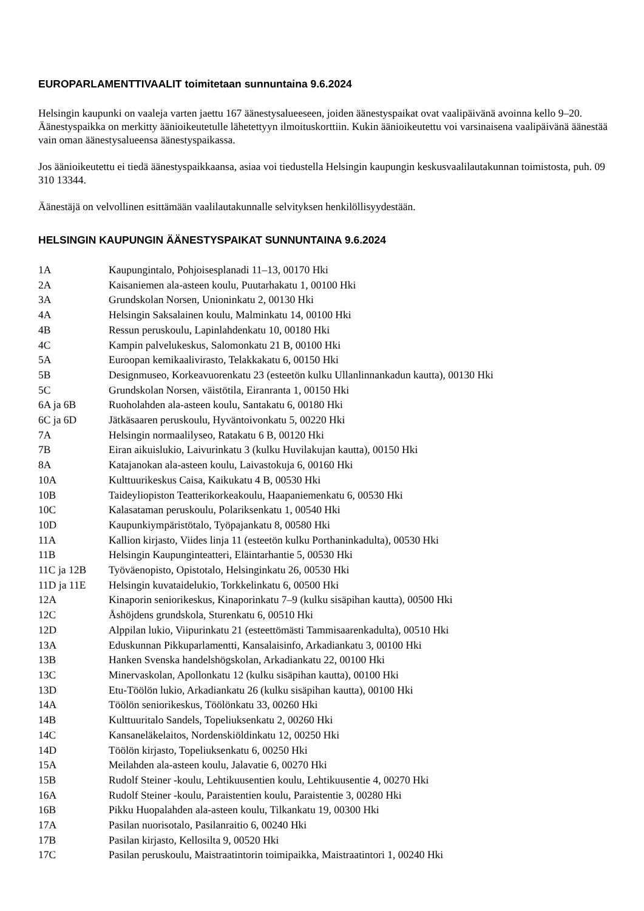EUROPARLAMENTTIVAALIT toimitetaan sunnuntaina 9.6.2024
Helsingin kaupunki on vaaleja varten jaettu 167 äänestysalueeseen, joiden äänestyspaikat ovat vaalipäivänä avoinna kello 9–20. Äänestyspaikka on merkitty äänioikeutetulle lähetettyyn ilmoituskorttiin. Kukin äänioikeutettu voi varsinaisena vaalipäivänä äänestää vain oman äänestysalueensa äänestyspaikassa.
Jos äänioikeutettu ei tiedä äänestyspaikkaansa, asiaa voi tiedustella Helsingin kaupungin keskusvaalilautakunnan toimistosta, puh. 09 310 13344.
Äänestäjä on velvollinen esittämään vaalilautakunnalle selvityksen henkilöllisyydestään.
HELSINGIN KAUPUNGIN ÄÄNESTYSPAIKAT SUNNUNTAINA 9.6.2024
| 1A | Kaupungintalo, Pohjoisesplanadi 11–13, 00170 Hki |
| 2A | Kaisaniemen ala-asteen koulu, Puutarhakatu 1, 00100 Hki |
| 3A | Grundskolan Norsen, Unioninkatu 2, 00130 Hki |
| 4A | Helsingin Saksalainen koulu, Malminkatu 14, 00100 Hki |
| 4B | Ressun peruskoulu, Lapinlahdenkatu 10, 00180 Hki |
| 4C | Kampin palvelukeskus, Salomonkatu 21 B, 00100 Hki |
| 5A | Euroopan kemikaalivirasto, Telakkakatu 6, 00150 Hki |
| 5B | Designmuseo, Korkeavuorenkatu 23 (esteetön kulku Ullanlinnankadun kautta), 00130 Hki |
| 5C | Grundskolan Norsen, väistötila, Eiranranta 1, 00150 Hki |
| 6A ja 6B | Ruoholahden ala-asteen koulu, Santakatu 6, 00180 Hki |
| 6C ja 6D | Jätkäsaaren peruskoulu, Hyväntoivonkatu 5, 00220 Hki |
| 7A | Helsingin normaalilyseo, Ratakatu 6 B, 00120 Hki |
| 7B | Eiran aikuislukio, Laivurinkatu 3 (kulku Huvilakujan kautta), 00150 Hki |
| 8A | Katajanokan ala-asteen koulu, Laivastokuja 6, 00160 Hki |
| 10A | Kulttuurikeskus Caisa, Kaikukatu 4 B, 00530 Hki |
| 10B | Taideyliopiston Teatterikorkeakoulu, Haapaniemenkatu 6, 00530 Hki |
| 10C | Kalasataman peruskoulu, Polariksenkatu 1, 00540 Hki |
| 10D | Kaupunkiympäristötalo, Työpajankatu 8, 00580 Hki |
| 11A | Kallion kirjasto, Viides linja 11 (esteetön kulku Porthaninkadulta), 00530 Hki |
| 11B | Helsingin Kaupunginteatteri, Eläintarhantie 5, 00530 Hki |
| 11C ja 12B | Työväenopisto, Opistotalo, Helsinginkatu 26, 00530 Hki |
| 11D ja 11E | Helsingin kuvataidelukio, Torkkelinkatu 6, 00500 Hki |
| 12A | Kinaporin seniorikeskus, Kinaporinkatu 7–9 (kulku sisäpihan kautta), 00500 Hki |
| 12C | Åshöjdens grundskola, Sturenkatu 6, 00510 Hki |
| 12D | Alppilan lukio, Viipurinkatu 21 (esteettömästi Tammisaarenkadulta), 00510 Hki |
| 13A | Eduskunnan Pikkuparlamentti, Kansalaisinfo, Arkadiankatu 3, 00100 Hki |
| 13B | Hanken Svenska handelshögskolan, Arkadiankatu 22, 00100 Hki |
| 13C | Minervaskolan, Apollonkatu 12 (kulku sisäpihan kautta), 00100 Hki |
| 13D | Etu-Töölön lukio, Arkadiankatu 26 (kulku sisäpihan kautta), 00100 Hki |
| 14A | Töölön seniorikeskus, Töölönkatu 33, 00260 Hki |
| 14B | Kulttuuritalo Sandels, Topeliuksenkatu 2, 00260 Hki |
| 14C | Kansaneläkelaitos, Nordenskiöldinkatu 12, 00250 Hki |
| 14D | Töölön kirjasto, Topeliuksenkatu 6, 00250 Hki |
| 15A | Meilahden ala-asteen koulu, Jalavatie 6, 00270 Hki |
| 15B | Rudolf Steiner -koulu, Lehtikuusentien koulu, Lehtikuusentie 4, 00270 Hki |
| 16A | Rudolf Steiner -koulu, Paraistentien koulu, Paraistentie 3, 00280 Hki |
| 16B | Pikku Huopalahden ala-asteen koulu, Tilkankatu 19, 00300 Hki |
| 17A | Pasilan nuorisotalo, Pasilanraitio 6, 00240 Hki |
| 17B | Pasilan kirjasto, Kellosilta 9, 00520 Hki |
| 17C | Pasilan peruskoulu, Maistraatintorin toimipaikka, Maistraatintori 1, 00240 Hki |